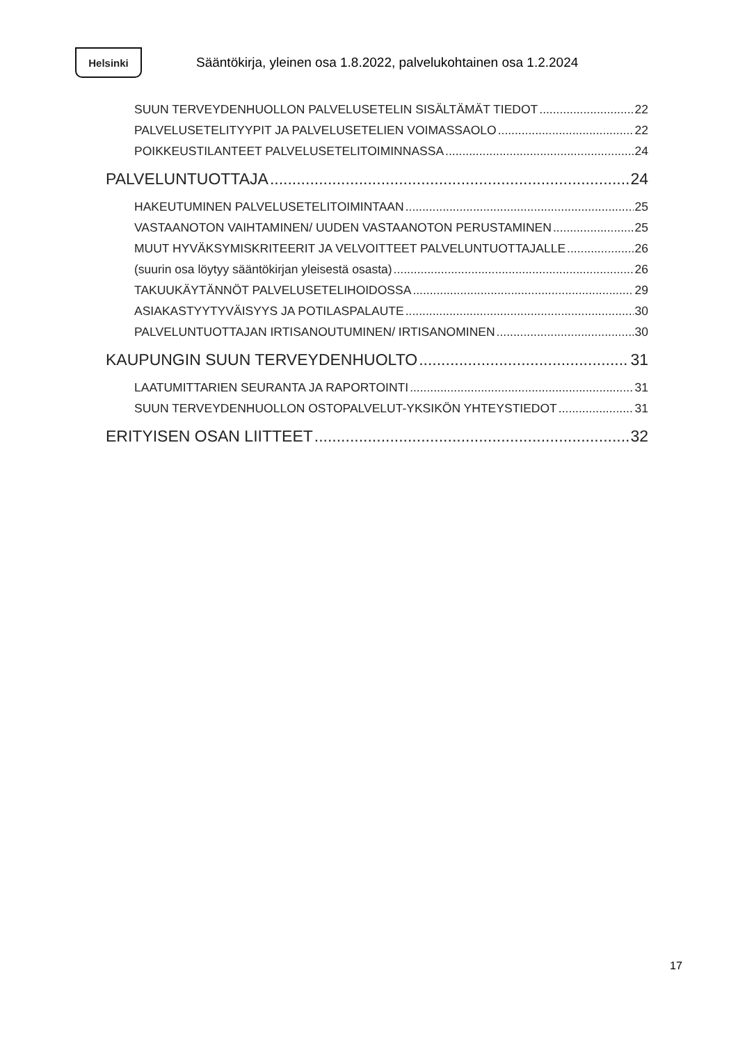Helsinki
Sääntökirja, yleinen osa 1.8.2022, palvelukohtainen osa 1.2.2024
SUUN TERVEYDENHUOLLON PALVELUSETELIN SISÄLTÄMÄT TIEDOT 22
PALVELUSETELITYYPIT JA PALVELUSETELIEN VOIMASSAOLO 22
POIKKEUSTILANTEET PALVELUSETELITOIMINNASSA 24
PALVELUNTUOTTAJA 24
HAKEUTUMINEN PALVELUSETELITOIMINTAAN 25
VASTAANOTON VAIHTAMINEN/ UUDEN VASTAANOTON PERUSTAMINEN 25
MUUT HYVÄKSYMISKRITEERIT JA VELVOITTEET PALVELUNTUOTTAJALLE 26
(suurin osa löytyy sääntökirjan yleisestä osasta) 26
TAKUUKÄYTÄNNÖT PALVELUSETELIHOIDOSSA 29
ASIAKASTYYTYVÄISYYS JA POTILASPALAUTE 30
PALVELUNTUOTTAJAN IRTISANOUTUMINEN/ IRTISANOMINEN 30
KAUPUNGIN SUUN TERVEYDENHUOLTO 31
LAATUMITTARIEN SEURANTA JA RAPORTOINTI 31
SUUN TERVEYDENHUOLLON OSTOPALVELUT-YKSIKÖN YHTEYSTIEDOT 31
ERITYISEN OSAN LIITTEET 32
17